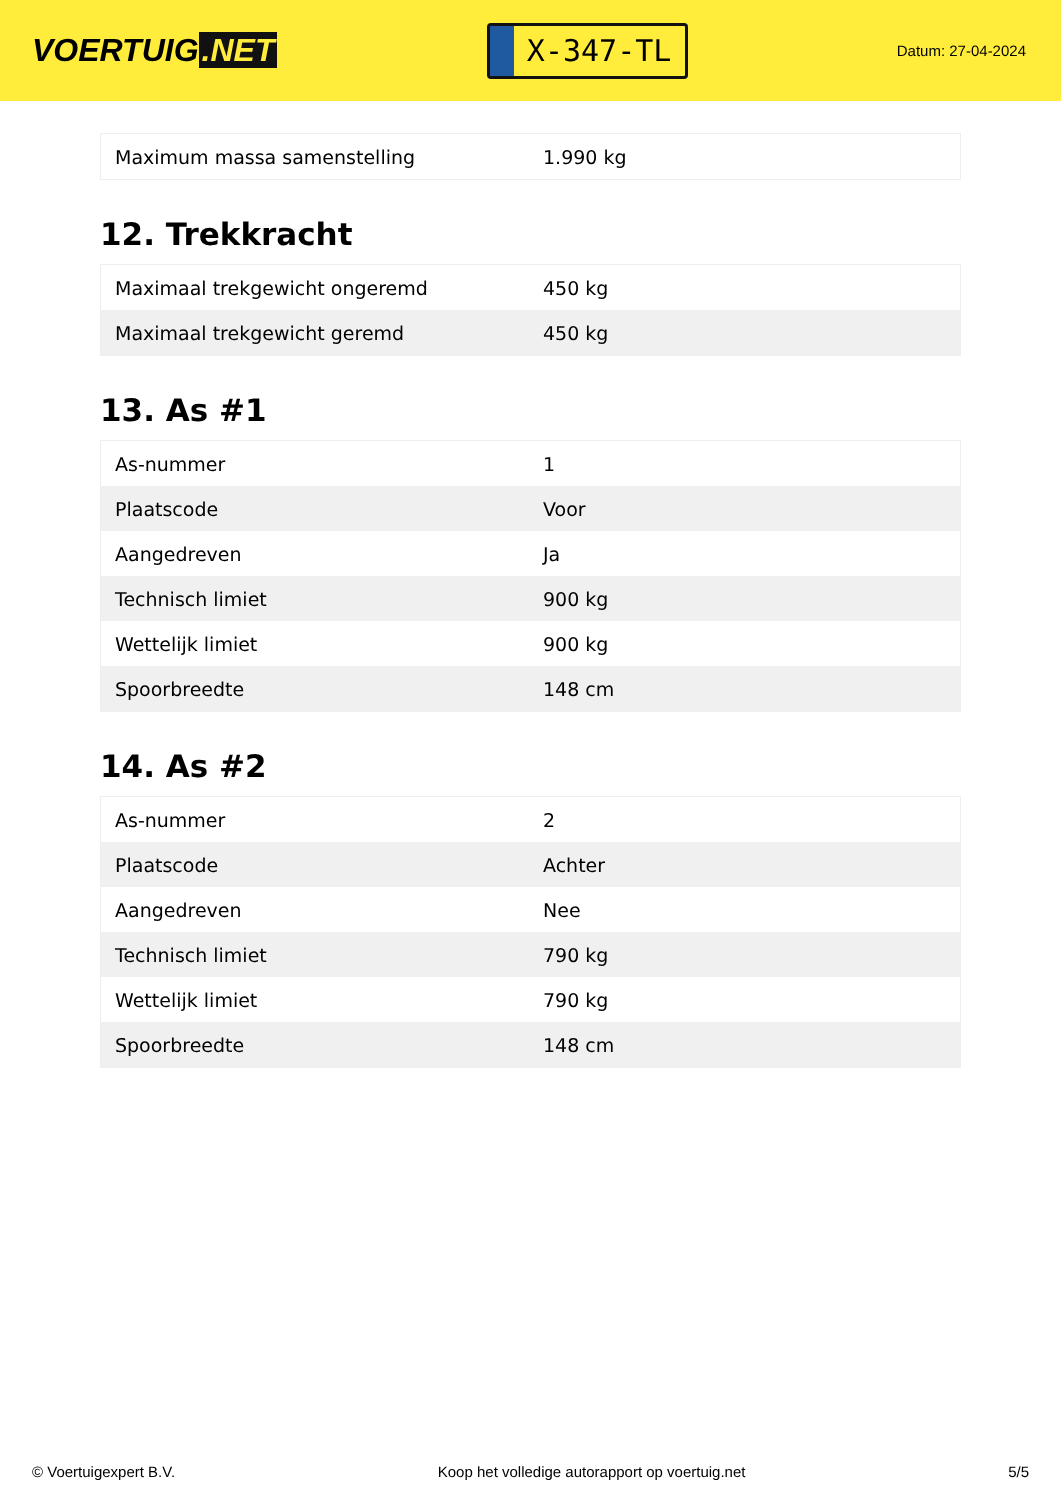VOERTUIG.NET
X-347-TL
Datum: 27-04-2024
| Maximum massa samenstelling | 1.990 kg |
12. Trekkracht
| Maximaal trekgewicht ongeremd | 450 kg |
| Maximaal trekgewicht geremd | 450 kg |
13. As #1
| As-nummer | 1 |
| Plaatscode | Voor |
| Aangedreven | Ja |
| Technisch limiet | 900 kg |
| Wettelijk limiet | 900 kg |
| Spoorbreedte | 148 cm |
14. As #2
| As-nummer | 2 |
| Plaatscode | Achter |
| Aangedreven | Nee |
| Technisch limiet | 790 kg |
| Wettelijk limiet | 790 kg |
| Spoorbreedte | 148 cm |
© Voertuigexpert B.V. Koop het volledige autorapport op voertuig.net 5/5